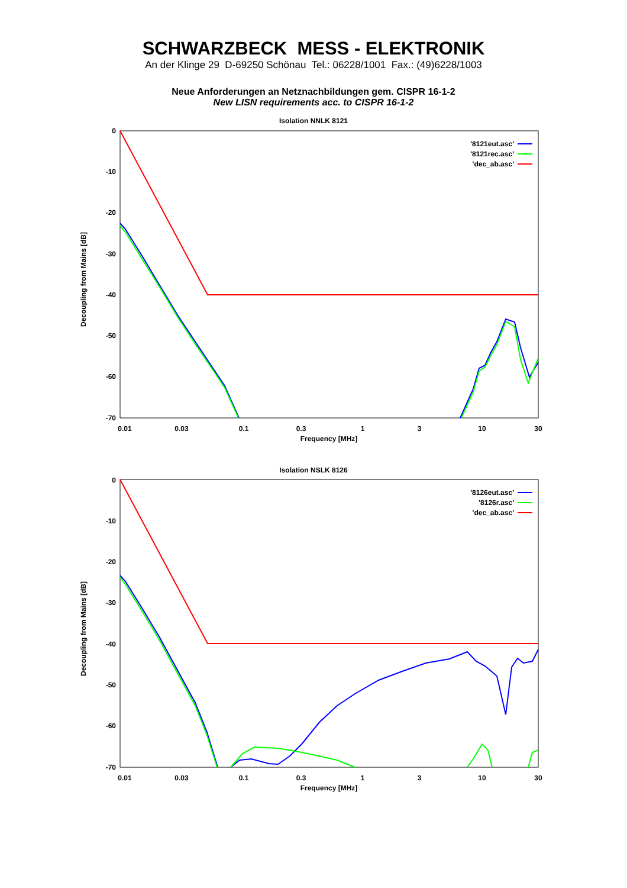SCHWARZBECK MESS - ELEKTRONIK
An der Klinge 29 D-69250 Schönau Tel.: 06228/1001 Fax.: (49)6228/1003
Neue Anforderungen an Netznachbildungen gem. CISPR 16-1-2
New LISN requirements acc. to CISPR 16-1-2
Isolation NNLK 8121
0
-10
-20
-30
-40
-50
-60
-70
0.01
0.03
0.1
0.3
1
3
10
30
Frequency [MHz]
Decoupling from Mains [dB]
'8121eut.asc'
'8121rec.asc'
'dec_ab.asc'
Isolation NSLK 8126
0
-10
-20
-30
-40
-50
-60
-70
0.01
0.03
0.1
0.3
1
3
10
30
Frequency [MHz]
Decoupling from Mains [dB]
'8126eut.asc'
'8126r.asc'
'dec_ab.asc'